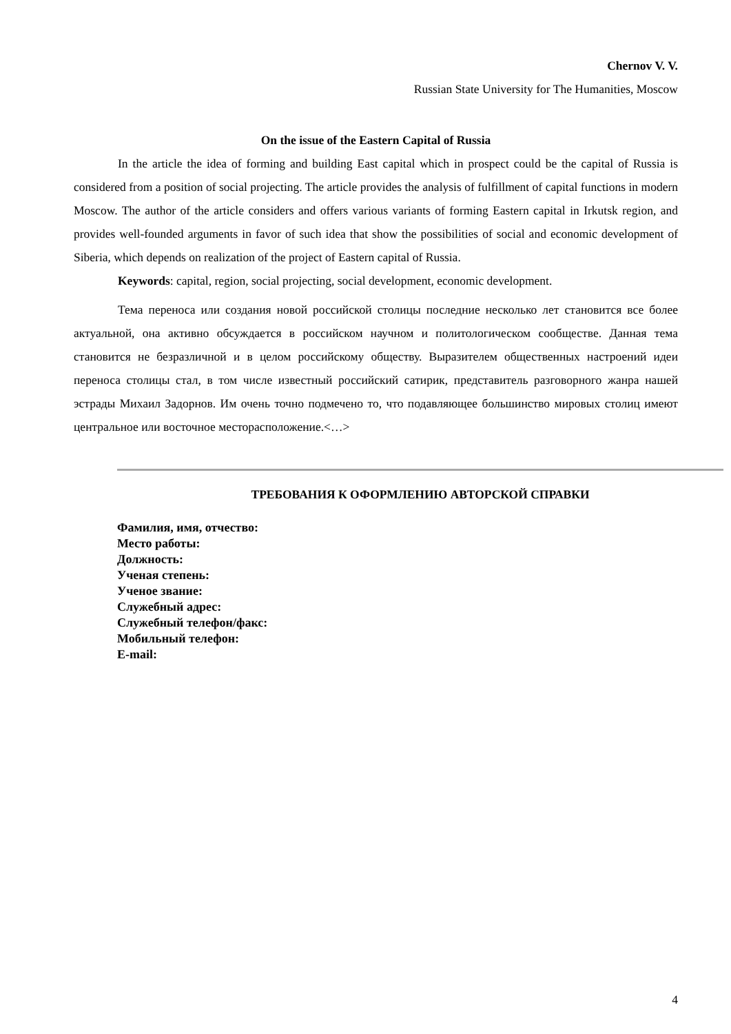Chernov V. V.
Russian State University for The Humanities, Moscow
On the issue of the Eastern Capital of Russia
In the article the idea of forming and building East capital which in prospect could be the capital of Russia is considered from a position of social projecting. The article provides the analysis of fulfillment of capital functions in modern Moscow. The author of the article considers and offers various variants of forming Eastern capital in Irkutsk region, and provides well-founded arguments in favor of such idea that show the possibilities of social and economic development of Siberia, which depends on realization of the project of Eastern capital of Russia.
Keywords: capital, region, social projecting, social development, economic development.
Тема переноса или создания новой российской столицы последние несколько лет становится все более актуальной, она активно обсуждается в российском научном и политологическом сообществе. Данная тема становится не безразличной и в целом российскому обществу. Выразителем общественных настроений идеи переноса столицы стал, в том числе известный российский сатирик, представитель разговорного жанра нашей эстрады Михаил Задорнов. Им очень точно подмечено то, что подавляющее большинство мировых столиц имеют центральное или восточное месторасположение.<…>
ТРЕБОВАНИЯ К ОФОРМЛЕНИЮ АВТОРСКОЙ СПРАВКИ
Фамилия, имя, отчество:
Место работы:
Должность:
Ученая степень:
Ученое звание:
Служебный адрес:
Служебный телефон/факс:
Мобильный телефон:
E-mail:
4